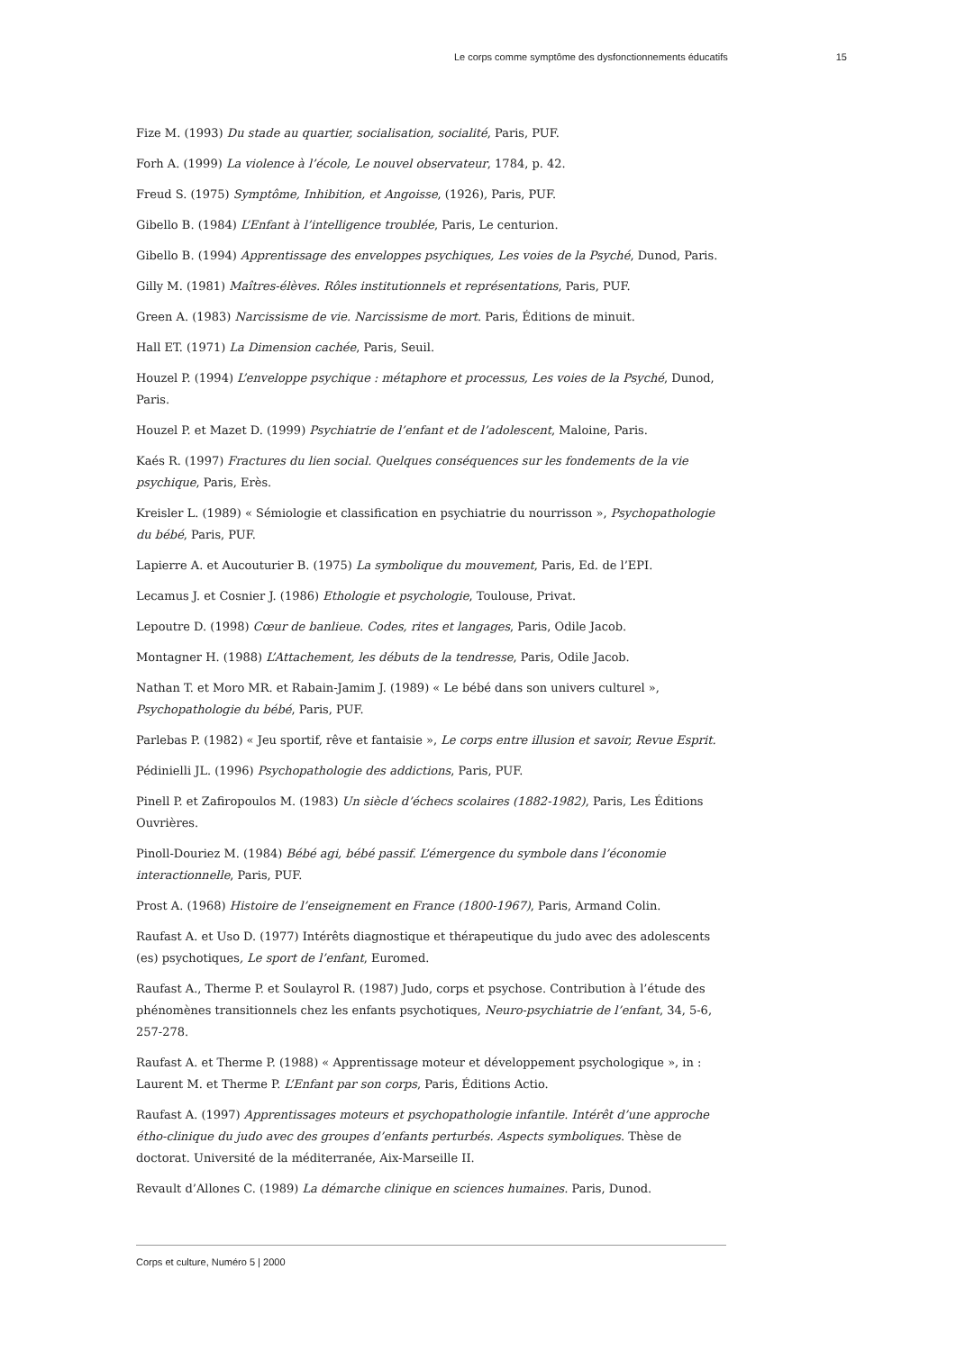Le corps comme symptôme des dysfonctionnements éducatifs 15
Fize M. (1993) Du stade au quartier, socialisation, socialité, Paris, PUF.
Forh A. (1999) La violence à l’école, Le nouvel observateur, 1784, p. 42.
Freud S. (1975) Symptôme, Inhibition, et Angoisse, (1926), Paris, PUF.
Gibello B. (1984) L’Enfant à l’intelligence troublée, Paris, Le centurion.
Gibello B. (1994) Apprentissage des enveloppes psychiques, Les voies de la Psyché, Dunod, Paris.
Gilly M. (1981) Maîtres-élèves. Rôles institutionnels et représentations, Paris, PUF.
Green A. (1983) Narcissisme de vie. Narcissisme de mort. Paris, Éditions de minuit.
Hall ET. (1971) La Dimension cachée, Paris, Seuil.
Houzel P. (1994) L’enveloppe psychique : métaphore et processus, Les voies de la Psyché, Dunod, Paris.
Houzel P. et Mazet D. (1999) Psychiatrie de l’enfant et de l’adolescent, Maloine, Paris.
Kaés R. (1997) Fractures du lien social. Quelques conséquences sur les fondements de la vie psychique, Paris, Erès.
Kreisler L. (1989) « Sémiologie et classification en psychiatrie du nourrisson », Psychopathologie du bébé, Paris, PUF.
Lapierre A. et Aucouturier B. (1975) La symbolique du mouvement, Paris, Ed. de l’EPI.
Lecamus J. et Cosnier J. (1986) Ethologie et psychologie, Toulouse, Privat.
Lepoutre D. (1998) Cœur de banlieue. Codes, rites et langages, Paris, Odile Jacob.
Montagner H. (1988) L’Attachement, les débuts de la tendresse, Paris, Odile Jacob.
Nathan T. et Moro MR. et Rabain-Jamim J. (1989) « Le bébé dans son univers culturel », Psychopathologie du bébé, Paris, PUF.
Parlebas P. (1982) « Jeu sportif, rêve et fantaisie », Le corps entre illusion et savoir, Revue Esprit.
Pédinielli JL. (1996) Psychopathologie des addictions, Paris, PUF.
Pinell P. et Zafiropoulos M. (1983) Un siècle d’échecs scolaires (1882-1982), Paris, Les Éditions Ouvrières.
Pinoll-Douriez M. (1984) Bébé agi, bébé passif. L’émergence du symbole dans l’économie interactionnelle, Paris, PUF.
Prost A. (1968) Histoire de l’enseignement en France (1800-1967), Paris, Armand Colin.
Raufast A. et Uso D. (1977) Intérêts diagnostique et thérapeutique du judo avec des adolescents (es) psychotiques, Le sport de l’enfant, Euromed.
Raufast A., Therme P. et Soulayrol R. (1987) Judo, corps et psychose. Contribution à l’étude des phénomènes transitionnels chez les enfants psychotiques, Neuro-psychiatrie de l’enfant, 34, 5-6, 257-278.
Raufast A. et Therme P. (1988) « Apprentissage moteur et développement psychologique », in : Laurent M. et Therme P. L’Enfant par son corps, Paris, Éditions Actio.
Raufast A. (1997) Apprentissages moteurs et psychopathologie infantile. Intérêt d’une approche étho-clinique du judo avec des groupes d’enfants perturbés. Aspects symboliques. Thèse de doctorat. Université de la méditerranée, Aix-Marseille II.
Revault d’Allones C. (1989) La démarche clinique en sciences humaines. Paris, Dunod.
Corps et culture, Numéro 5 | 2000